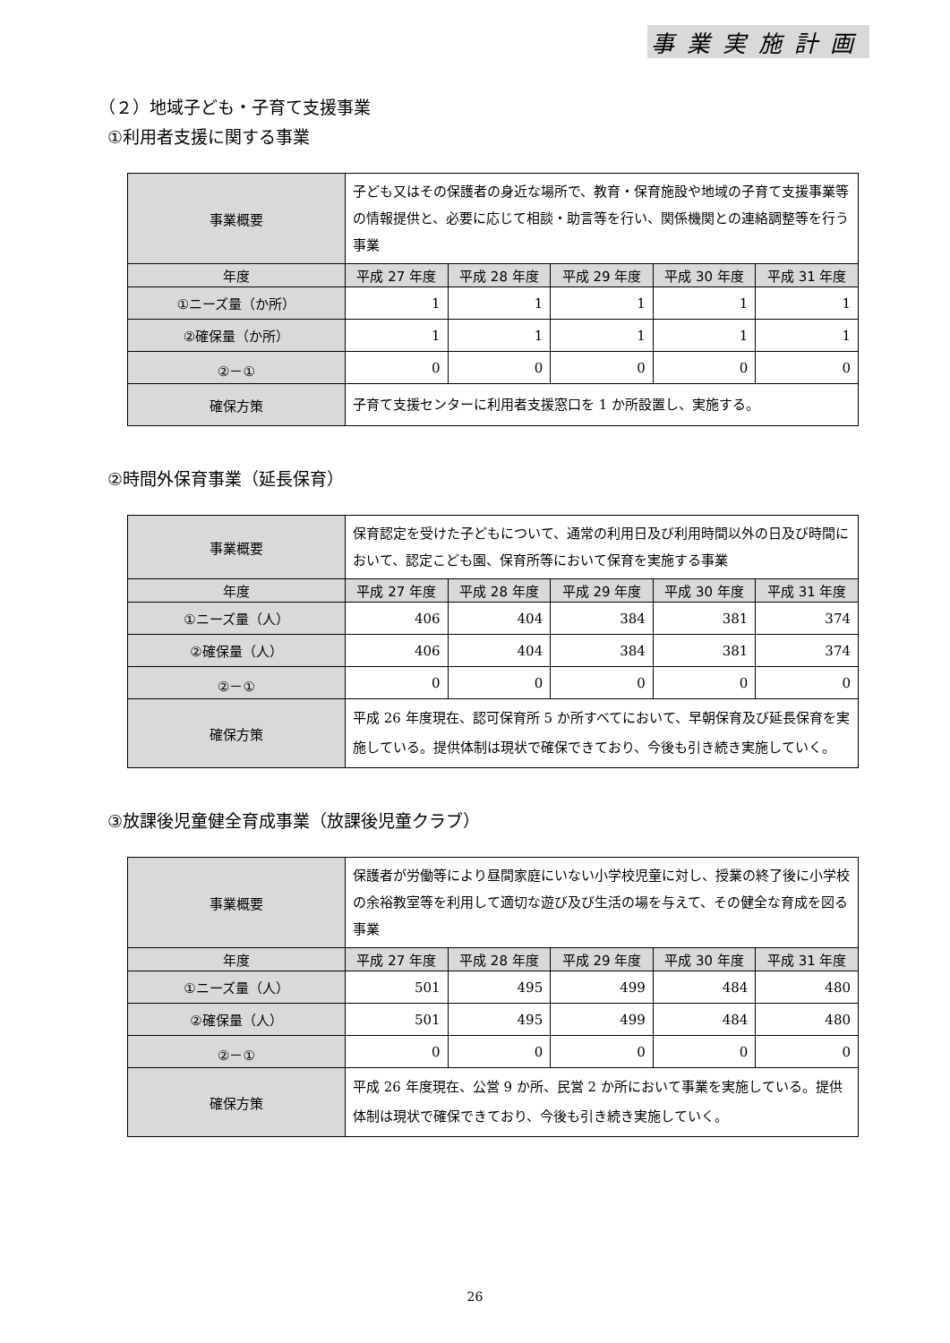事業実施計画
（２）地域子ども・子育て支援事業
①利用者支援に関する事業
| 事業概要 | 子ども又はその保護者の身近な場所で、教育・保育施設や地域の子育て支援事業等の情報提供と、必要に応じて相談・助言等を行い、関係機関との連絡調整等を行う事業 | | | | |
| 年度 | 平成 27 年度 | 平成 28 年度 | 平成 29 年度 | 平成 30 年度 | 平成 31 年度 |
| ①ニーズ量（か所） | 1 | 1 | 1 | 1 | 1 |
| ②確保量（か所） | 1 | 1 | 1 | 1 | 1 |
| ②－① | 0 | 0 | 0 | 0 | 0 |
| 確保方策 | 子育て支援センターに利用者支援窓口を 1 か所設置し、実施する。 | | | | |
②時間外保育事業（延長保育）
| 事業概要 | 保育認定を受けた子どもについて、通常の利用日及び利用時間以外の日及び時間において、認定こども園、保育所等において保育を実施する事業 | | | | |
| 年度 | 平成 27 年度 | 平成 28 年度 | 平成 29 年度 | 平成 30 年度 | 平成 31 年度 |
| ①ニーズ量（人） | 406 | 404 | 384 | 381 | 374 |
| ②確保量（人） | 406 | 404 | 384 | 381 | 374 |
| ②－① | 0 | 0 | 0 | 0 | 0 |
| 確保方策 | 平成 26 年度現在、認可保育所 5 か所すべてにおいて、早朝保育及び延長保育を実施している。提供体制は現状で確保できており、今後も引き続き実施していく。 | | | | |
③放課後児童健全育成事業（放課後児童クラブ）
| 事業概要 | 保護者が労働等により昼間家庭にいない小学校児童に対し、授業の終了後に小学校の余裕教室等を利用して適切な遊び及び生活の場を与えて、その健全な育成を図る事業 | | | | |
| 年度 | 平成 27 年度 | 平成 28 年度 | 平成 29 年度 | 平成 30 年度 | 平成 31 年度 |
| ①ニーズ量（人） | 501 | 495 | 499 | 484 | 480 |
| ②確保量（人） | 501 | 495 | 499 | 484 | 480 |
| ②－① | 0 | 0 | 0 | 0 | 0 |
| 確保方策 | 平成 26 年度現在、公営 9 か所、民営 2 か所において事業を実施している。提供体制は現状で確保できており、今後も引き続き実施していく。 | | | | |
26